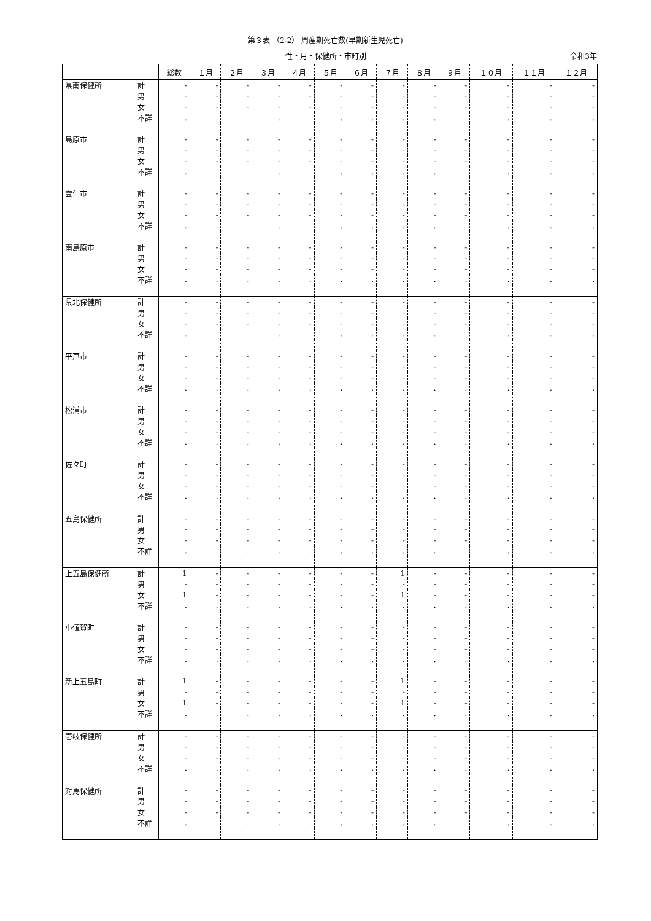第３表 （2-2） 周産期死亡数(早期新生児死亡)
性・月・保健所・市町別 令和3年
| | | 総数 | １月 | ２月 | ３月 | ４月 | ５月 | ６月 | ７月 | ８月 | ９月 | １０月 | １１月 | １２月 |
| --- | --- | --- | --- | --- | --- | --- | --- | --- | --- | --- | --- | --- | --- | --- |
| 県南保健所 | 計 | - | - | - | - | - | - | - | - | - | - | - | - | - |
| | 男 | - | - | - | - | - | - | - | - | - | - | - | - | - |
| | 女 | - | - | - | - | - | - | - | - | - | - | - | - | - |
| | 不詳 | . | . | . | . | . | . | . | . | . | . | . | . | . |
| 島原市 | 計 | - | - | - | - | - | - | - | - | - | - | - | - | - |
| | 男 | - | - | - | - | - | - | - | - | - | - | - | - | - |
| | 女 | - | - | - | - | - | - | - | - | - | - | - | - | - |
| | 不詳 | . | . | . | . | . | . | . | . | . | . | . | . | . |
| 雲仙市 | 計 | - | - | - | - | - | - | - | - | - | - | - | - | - |
| | 男 | - | - | - | - | - | - | - | - | - | - | - | - | - |
| | 女 | - | - | - | - | - | - | - | - | - | - | - | - | - |
| | 不詳 | . | . | . | . | . | . | . | . | . | . | . | . | . |
| 南島原市 | 計 | - | - | - | - | - | - | - | - | - | - | - | - | - |
| | 男 | - | - | - | - | - | - | - | - | - | - | - | - | - |
| | 女 | - | - | - | - | - | - | - | - | - | - | - | - | - |
| | 不詳 | . | . | . | . | . | . | . | . | . | . | . | . | . |
| 県北保健所 | 計 | - | - | - | - | - | - | - | - | - | - | - | - | - |
| | 男 | - | - | - | - | - | - | - | - | - | - | - | - | - |
| | 女 | - | - | - | - | - | - | - | - | - | - | - | - | - |
| | 不詳 | . | . | . | . | . | . | . | . | . | . | . | . | . |
| 平戸市 | 計 | - | - | - | - | - | - | - | - | - | - | - | - | - |
| | 男 | - | - | - | - | - | - | - | - | - | - | - | - | - |
| | 女 | - | - | - | - | - | - | - | - | - | - | - | - | - |
| | 不詳 | . | . | . | . | . | . | . | . | . | . | . | . | . |
| 松浦市 | 計 | - | - | - | - | - | - | - | - | - | - | - | - | - |
| | 男 | - | - | - | - | - | - | - | - | - | - | - | - | - |
| | 女 | - | - | - | - | - | - | - | - | - | - | - | - | - |
| | 不詳 | . | . | . | . | . | . | . | . | . | . | . | . | . |
| 佐々町 | 計 | - | - | - | - | - | - | - | - | - | - | - | - | - |
| | 男 | - | - | - | - | - | - | - | - | - | - | - | - | - |
| | 女 | - | - | - | - | - | - | - | - | - | - | - | - | - |
| | 不詳 | . | . | . | . | . | . | . | . | . | . | . | . | . |
| 五島保健所 | 計 | - | - | - | - | - | - | - | - | - | - | - | - | - |
| | 男 | - | - | - | - | - | - | - | - | - | - | - | - | - |
| | 女 | - | - | - | - | - | - | - | - | - | - | - | - | - |
| | 不詳 | . | . | . | . | . | . | . | . | . | . | . | . | . |
| 上五島保健所 | 計 | 1 | - | - | - | - | - | - | 1 | - | - | - | - | - |
| | 男 | - | - | - | - | - | - | - | - | - | - | - | - | - |
| | 女 | 1 | - | - | - | - | - | - | 1 | - | - | - | - | - |
| | 不詳 | . | . | . | . | . | . | . | . | . | . | . | . | . |
| 小値賀町 | 計 | - | - | - | - | - | - | - | - | - | - | - | - | - |
| | 男 | - | - | - | - | - | - | - | - | - | - | - | - | - |
| | 女 | - | - | - | - | - | - | - | - | - | - | - | - | - |
| | 不詳 | . | . | . | . | . | . | . | . | . | . | . | . | . |
| 新上五島町 | 計 | 1 | - | - | - | - | - | - | 1 | - | - | - | - | - |
| | 男 | - | - | - | - | - | - | - | - | - | - | - | - | - |
| | 女 | 1 | - | - | - | - | - | - | 1 | - | - | - | - | - |
| | 不詳 | . | . | . | . | . | . | . | . | . | . | . | . | . |
| 壱岐保健所 | 計 | - | - | - | - | - | - | - | - | - | - | - | - | - |
| | 男 | - | - | - | - | - | - | - | - | - | - | - | - | - |
| | 女 | - | - | - | - | - | - | - | - | - | - | - | - | - |
| | 不詳 | . | . | . | . | . | . | . | . | . | . | . | . | . |
| 対馬保健所 | 計 | - | - | - | - | - | - | - | - | - | - | - | - | - |
| | 男 | - | - | - | - | - | - | - | - | - | - | - | - | - |
| | 女 | - | - | - | - | - | - | - | - | - | - | - | - | - |
| | 不詳 | . | . | . | . | . | . | . | . | . | . | . | . | . |